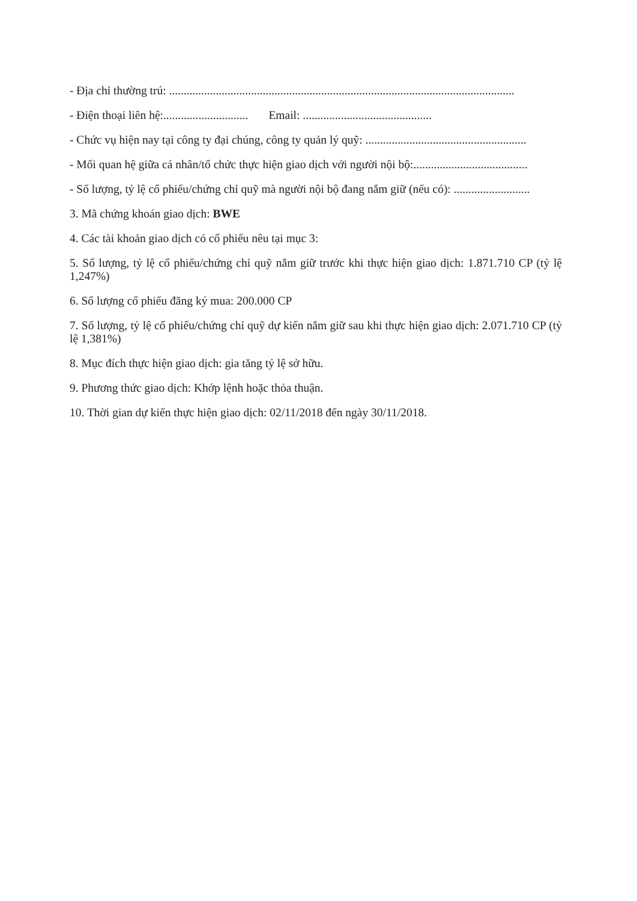- Địa chỉ thường trú: ......................................................................................................................
- Điện thoại liên hệ:............................. Email: ............................................
- Chức vụ hiện nay tại công ty đại chúng, công ty quản lý quỹ: .......................................................
- Mối quan hệ giữa cá nhân/tổ chức thực hiện giao dịch với người nội bộ:.......................................
- Số lượng, tỷ lệ cổ phiếu/chứng chỉ quỹ mà người nội bộ đang nắm giữ (nếu có): ..........................
3. Mã chứng khoán giao dịch: BWE
4. Các tài khoản giao dịch có cổ phiếu nêu tại mục 3:
5. Số lượng, tỷ lệ cổ phiếu/chứng chỉ quỹ nắm giữ trước khi thực hiện giao dịch: 1.871.710 CP (tỷ lệ 1,247%)
6. Số lượng cổ phiếu đăng ký mua: 200.000 CP
7. Số lượng, tỷ lệ cổ phiếu/chứng chỉ quỹ dự kiến nắm giữ sau khi thực hiện giao dịch: 2.071.710 CP (tỷ lệ 1,381%)
8. Mục đích thực hiện giao dịch: gia tăng tỷ lệ sở hữu.
9. Phương thức giao dịch: Khớp lệnh hoặc thỏa thuận.
10. Thời gian dự kiến thực hiện giao dịch: 02/11/2018 đến ngày 30/11/2018.